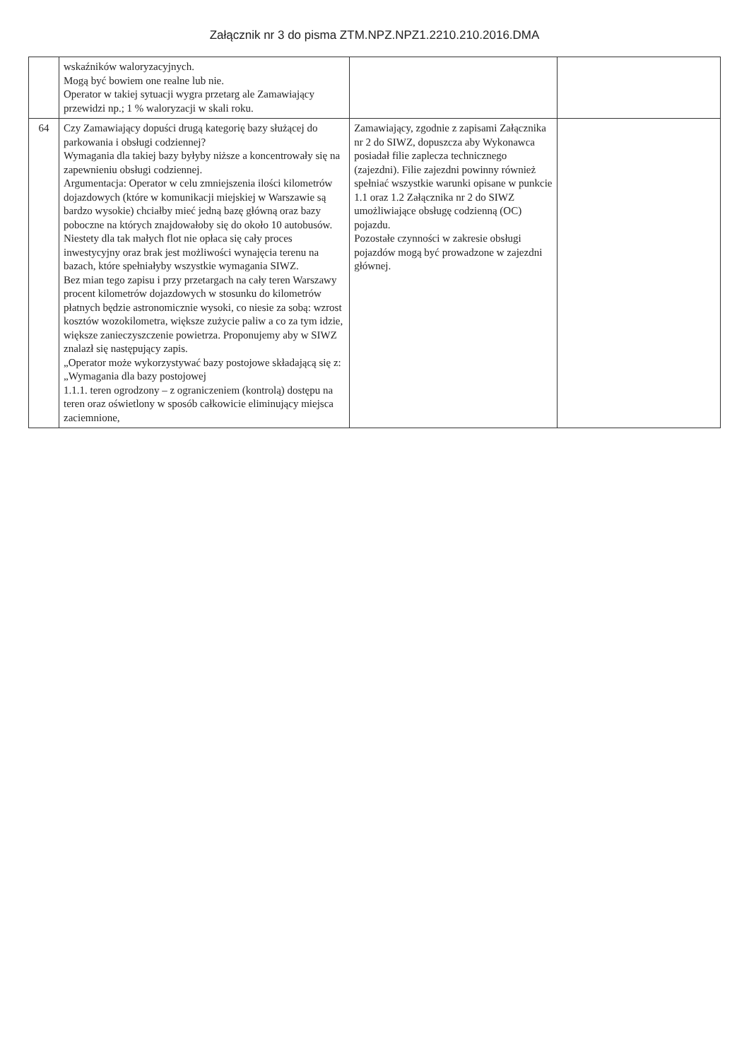Załącznik nr 3 do pisma ZTM.NPZ.NPZ1.2210.210.2016.DMA
| | wskaźników waloryzacyjnych. Mogą być bowiem one realne lub nie. Operator w takiej sytuacji wygra przetarg ale Zamawiający przewidzi np.; 1 % waloryzacji w skali roku. | | |
| 64 | Czy Zamawiający dopuści drugą kategorię bazy służącej do parkowania i obsługi codziennej? Wymagania dla takiej bazy byłyby niższe a koncentrowały się na zapewnieniu obsługi codziennej. Argumentacja: Operator w celu zmniejszenia ilości kilometrów dojazdowych (które w komunikacji miejskiej w Warszawie są bardzo wysokie) chciałby mieć jedną bazę główną oraz bazy poboczne na których znajdowałoby się do około 10 autobusów. Niestety dla tak małych flot nie opłaca się cały proces inwestycyjny oraz brak jest możliwości wynajęcia terenu na bazach, które spełniałyby wszystkie wymagania SIWZ. Bez mian tego zapisu i przy przetargach na cały teren Warszawy procent kilometrów dojazdowych w stosunku do kilometrów płatnych będzie astronomicznie wysoki, co niesie za sobą: wzrost kosztów wozokilometra, większe zużycie paliw a co za tym idzie, większe zanieczyszczenie powietrza. Proponujemy aby w SIWZ znalazł się następujący zapis. „Operator może wykorzystywać bazy postojowe składającą się z: „Wymagania dla bazy postojowej 1.1.1. teren ogrodzony – z ograniczeniem (kontrolą) dostępu na teren oraz oświetlony w sposób całkowicie eliminujący miejsca zaciemnione, | Zamawiający, zgodnie z zapisami Załącznika nr 2 do SIWZ, dopuszcza aby Wykonawca posiadał filie zaplecza technicznego (zajezdni). Filie zajezdni powinny również spełniać wszystkie warunki opisane w punkcie 1.1 oraz 1.2 Załącznika nr 2 do SIWZ umożliwiające obsługę codzienną (OC) pojazdu. Pozostałe czynności w zakresie obsługi pojazdów mogą być prowadzone w zajezdni głównej. | |